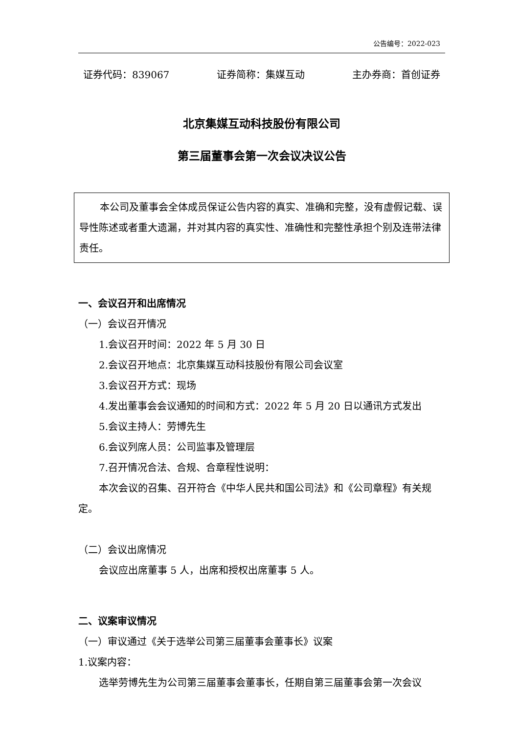公告编号：2022-023
证券代码：839067 证券简称：集媒互动 主办券商：首创证券
北京集媒互动科技股份有限公司
第三届董事会第一次会议决议公告
本公司及董事会全体成员保证公告内容的真实、准确和完整，没有虚假记载、误导性陈述或者重大遗漏，并对其内容的真实性、准确性和完整性承担个别及连带法律责任。
一、会议召开和出席情况
（一）会议召开情况
1.会议召开时间：2022 年 5 月 30 日
2.会议召开地点：北京集媒互动科技股份有限公司会议室
3.会议召开方式：现场
4.发出董事会会议通知的时间和方式：2022 年 5 月 20 日以通讯方式发出
5.会议主持人：劳博先生
6.会议列席人员：公司监事及管理层
7.召开情况合法、合规、合章程性说明：
本次会议的召集、召开符合《中华人民共和国公司法》和《公司章程》有关规定。
（二）会议出席情况
会议应出席董事 5 人，出席和授权出席董事 5 人。
二、议案审议情况
（一）审议通过《关于选举公司第三届董事会董事长》议案
1.议案内容：
选举劳博先生为公司第三届董事会董事长，任期自第三届董事会第一次会议